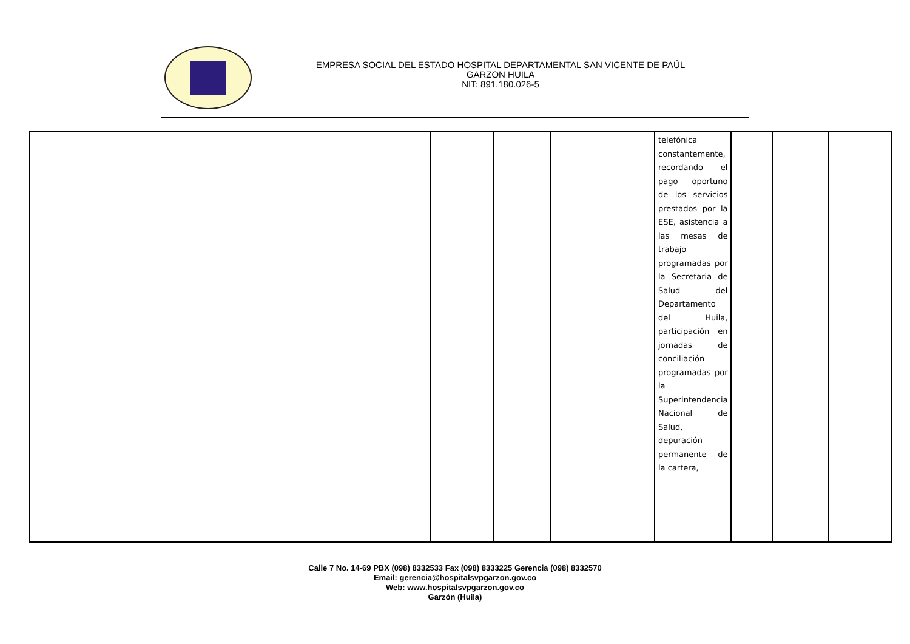EMPRESA SOCIAL DEL ESTADO HOSPITAL DEPARTAMENTAL SAN VICENTE DE PAÚL
GARZON HUILA
NIT: 891.180.026-5
| | | | | telefónica constantemente, recordando el pago oportuno de los servicios prestados por la ESE, asistencia a las mesas de trabajo programadas por la Secretaria de Salud del Departamento del Huila, participación en jornadas de conciliación programadas por la Superintendencia Nacional de Salud, depuración permanente de la cartera, | | | |
Calle 7 No. 14-69 PBX (098) 8332533 Fax (098) 8333225 Gerencia (098) 8332570
Email: gerencia@hospitalsvpgarzon.gov.co
Web: www.hospitalsvpgarzon.gov.co
Garzón (Huila)